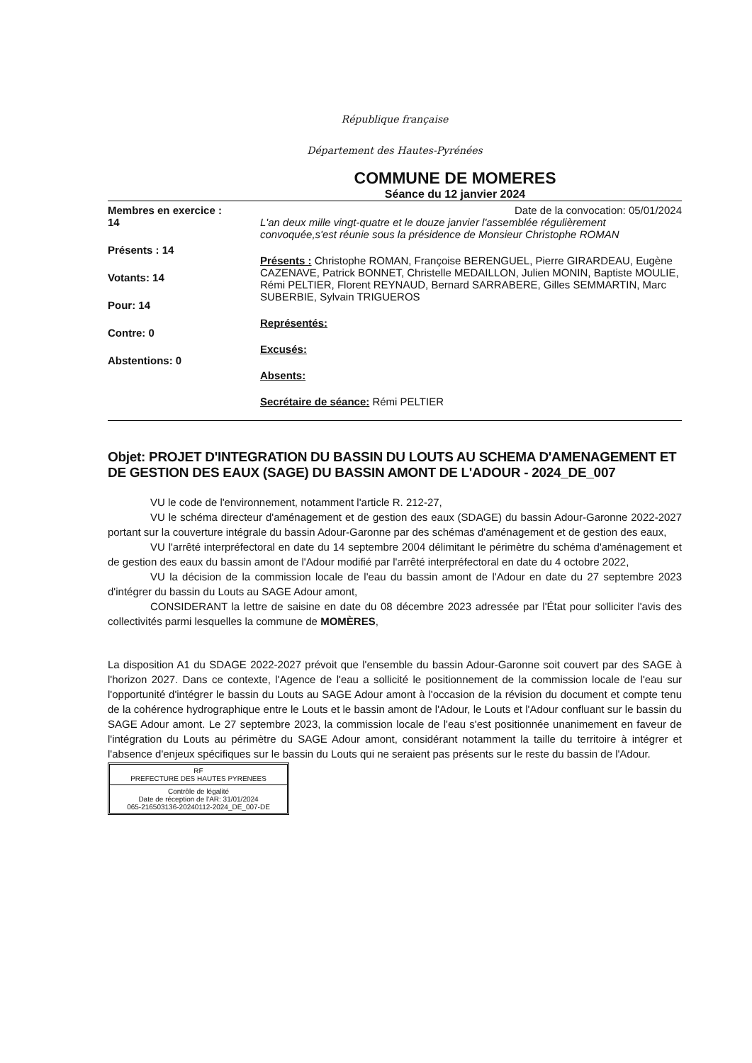République française
Département des Hautes-Pyrénées
COMMUNE DE MOMERES
Séance du 12 janvier 2024
Membres en exercice :
14
Présents : 14
Votants: 14
Pour: 14
Contre: 0
Abstentions: 0
Date de la convocation: 05/01/2024
L'an deux mille vingt-quatre et le douze janvier l'assemblée régulièrement convoquée,s'est réunie sous la présidence de Monsieur Christophe ROMAN
Présents : Christophe ROMAN, Françoise BERENGUEL, Pierre GIRARDEAU, Eugène CAZENAVE, Patrick BONNET, Christelle MEDAILLON, Julien MONIN, Baptiste MOULIE, Rémi PELTIER, Florent REYNAUD, Bernard SARRABERE, Gilles SEMMARTIN, Marc SUBERBIE, Sylvain TRIGUEROS
Représentés:
Excusés:
Absents:
Secrétaire de séance: Rémi PELTIER
Objet: PROJET D'INTEGRATION DU BASSIN DU LOUTS AU SCHEMA D'AMENAGEMENT ET DE GESTION DES EAUX (SAGE) DU BASSIN AMONT DE L'ADOUR - 2024_DE_007
VU le code de l'environnement, notamment l'article R. 212-27,
VU le schéma directeur d'aménagement et de gestion des eaux (SDAGE) du bassin Adour-Garonne 2022-2027 portant sur la couverture intégrale du bassin Adour-Garonne par des schémas d'aménagement et de gestion des eaux,
VU l'arrêté interpréfectoral en date du 14 septembre 2004 délimitant le périmètre du schéma d'aménagement et de gestion des eaux du bassin amont de l'Adour modifié par l'arrêté interpréfectoral en date du 4 octobre 2022,
VU la décision de la commission locale de l'eau du bassin amont de l'Adour en date du 27 septembre 2023 d'intégrer du bassin du Louts au SAGE Adour amont,
CONSIDERANT la lettre de saisine en date du 08 décembre 2023 adressée par l'État pour solliciter l'avis des collectivités parmi lesquelles la commune de MOMÈRES,
La disposition A1 du SDAGE 2022-2027 prévoit que l'ensemble du bassin Adour-Garonne soit couvert par des SAGE à l'horizon 2027. Dans ce contexte, l'Agence de l'eau a sollicité le positionnement de la commission locale de l'eau sur l'opportunité d'intégrer le bassin du Louts au SAGE Adour amont à l'occasion de la révision du document et compte tenu de la cohérence hydrographique entre le Louts et le bassin amont de l'Adour, le Louts et l'Adour confluant sur le bassin du SAGE Adour amont. Le 27 septembre 2023, la commission locale de l'eau s'est positionnée unanimement en faveur de l'intégration du Louts au périmètre du SAGE Adour amont, considérant notamment la taille du territoire à intégrer et l'absence d'enjeux spécifiques sur le bassin du Louts qui ne seraient pas présents sur le reste du bassin de l'Adour.
RF
PREFECTURE DES HAUTES PYRENEES
Contrôle de légalité
Date de réception de l'AR: 31/01/2024
065-216503136-20240112-2024_DE_007-DE